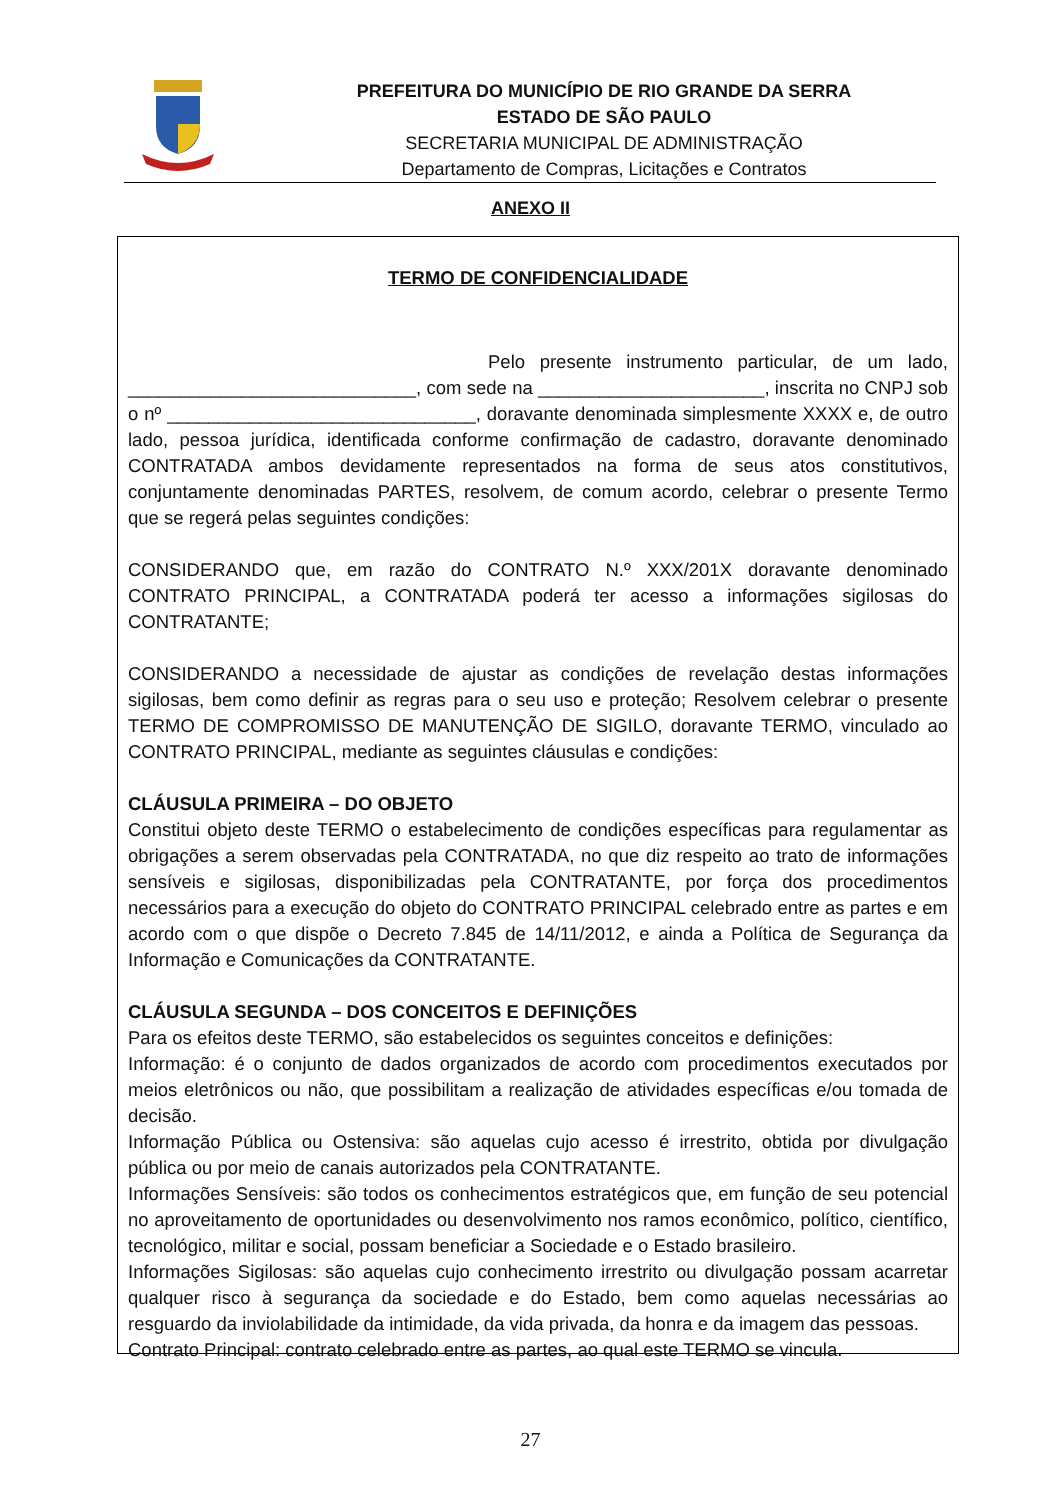PREFEITURA DO MUNICÍPIO DE RIO GRANDE DA SERRA
ESTADO DE SÃO PAULO
SECRETARIA MUNICIPAL DE ADMINISTRAÇÃO
Departamento de Compras, Licitações e Contratos
ANEXO II
TERMO DE CONFIDENCIALIDADE
Pelo presente instrumento particular, de um lado, ____________________________, com sede na ______________________, inscrita no CNPJ sob o nº ______________________________, doravante denominada simplesmente XXXX e, de outro lado, pessoa jurídica, identificada conforme confirmação de cadastro, doravante denominado CONTRATADA ambos devidamente representados na forma de seus atos constitutivos, conjuntamente denominadas PARTES, resolvem, de comum acordo, celebrar o presente Termo que se regerá pelas seguintes condições:
CONSIDERANDO que, em razão do CONTRATO N.º XXX/201X doravante denominado CONTRATO PRINCIPAL, a CONTRATADA poderá ter acesso a informações sigilosas do CONTRATANTE;
CONSIDERANDO a necessidade de ajustar as condições de revelação destas informações sigilosas, bem como definir as regras para o seu uso e proteção; Resolvem celebrar o presente TERMO DE COMPROMISSO DE MANUTENÇÃO DE SIGILO, doravante TERMO, vinculado ao CONTRATO PRINCIPAL, mediante as seguintes cláusulas e condições:
CLÁUSULA PRIMEIRA – DO OBJETO
Constitui objeto deste TERMO o estabelecimento de condições específicas para regulamentar as obrigações a serem observadas pela CONTRATADA, no que diz respeito ao trato de informações sensíveis e sigilosas, disponibilizadas pela CONTRATANTE, por força dos procedimentos necessários para a execução do objeto do CONTRATO PRINCIPAL celebrado entre as partes e em acordo com o que dispõe o Decreto 7.845 de 14/11/2012, e ainda a Política de Segurança da Informação e Comunicações da CONTRATANTE.
CLÁUSULA SEGUNDA – DOS CONCEITOS E DEFINIÇÕES
Para os efeitos deste TERMO, são estabelecidos os seguintes conceitos e definições:
Informação: é o conjunto de dados organizados de acordo com procedimentos executados por meios eletrônicos ou não, que possibilitam a realização de atividades específicas e/ou tomada de decisão.
Informação Pública ou Ostensiva: são aquelas cujo acesso é irrestrito, obtida por divulgação pública ou por meio de canais autorizados pela CONTRATANTE.
Informações Sensíveis: são todos os conhecimentos estratégicos que, em função de seu potencial no aproveitamento de oportunidades ou desenvolvimento nos ramos econômico, político, científico, tecnológico, militar e social, possam beneficiar a Sociedade e o Estado brasileiro.
Informações Sigilosas: são aquelas cujo conhecimento irrestrito ou divulgação possam acarretar qualquer risco à segurança da sociedade e do Estado, bem como aquelas necessárias ao resguardo da inviolabilidade da intimidade, da vida privada, da honra e da imagem das pessoas.
Contrato Principal: contrato celebrado entre as partes, ao qual este TERMO se vincula.
27